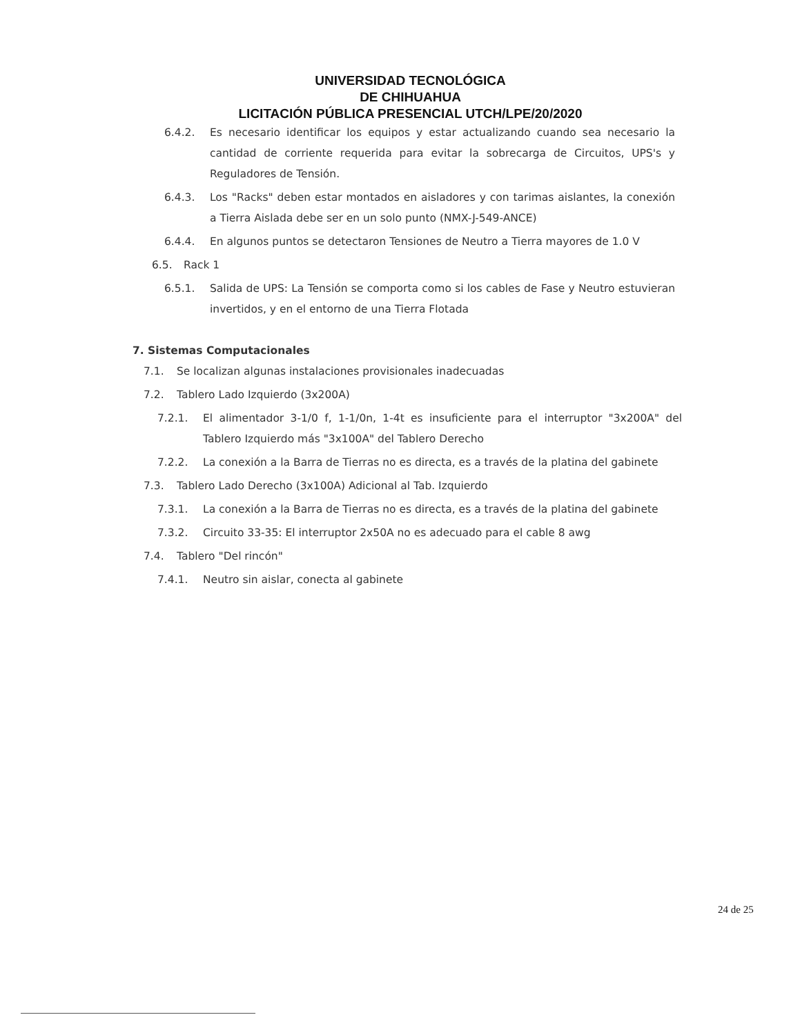UNIVERSIDAD TECNOLÓGICA
DE CHIHUAHUA
LICITACIÓN PÚBLICA PRESENCIAL UTCH/LPE/20/2020
6.4.2. Es necesario identificar los equipos y estar actualizando cuando sea necesario la cantidad de corriente requerida para evitar la sobrecarga de Circuitos, UPS's y Reguladores de Tensión.
6.4.3. Los "Racks" deben estar montados en aisladores y con tarimas aislantes, la conexión a Tierra Aislada debe ser en un solo punto (NMX-J-549-ANCE)
6.4.4. En algunos puntos se detectaron Tensiones de Neutro a Tierra mayores de 1.0 V
6.5. Rack 1
6.5.1. Salida de UPS: La Tensión se comporta como si los cables de Fase y Neutro estuvieran invertidos, y en el entorno de una Tierra Flotada
7. Sistemas Computacionales
7.1. Se localizan algunas instalaciones provisionales inadecuadas
7.2. Tablero Lado Izquierdo (3x200A)
7.2.1. El alimentador 3-1/0 f, 1-1/0n, 1-4t es insuficiente para el interruptor "3x200A" del Tablero Izquierdo más "3x100A" del Tablero Derecho
7.2.2. La conexión a la Barra de Tierras no es directa, es a través de la platina del gabinete
7.3. Tablero Lado Derecho (3x100A) Adicional al Tab. Izquierdo
7.3.1. La conexión a la Barra de Tierras no es directa, es a través de la platina del gabinete
7.3.2. Circuito 33-35: El interruptor 2x50A no es adecuado para el cable 8 awg
7.4. Tablero "Del rincón"
7.4.1. Neutro sin aislar, conecta al gabinete
24 de 25